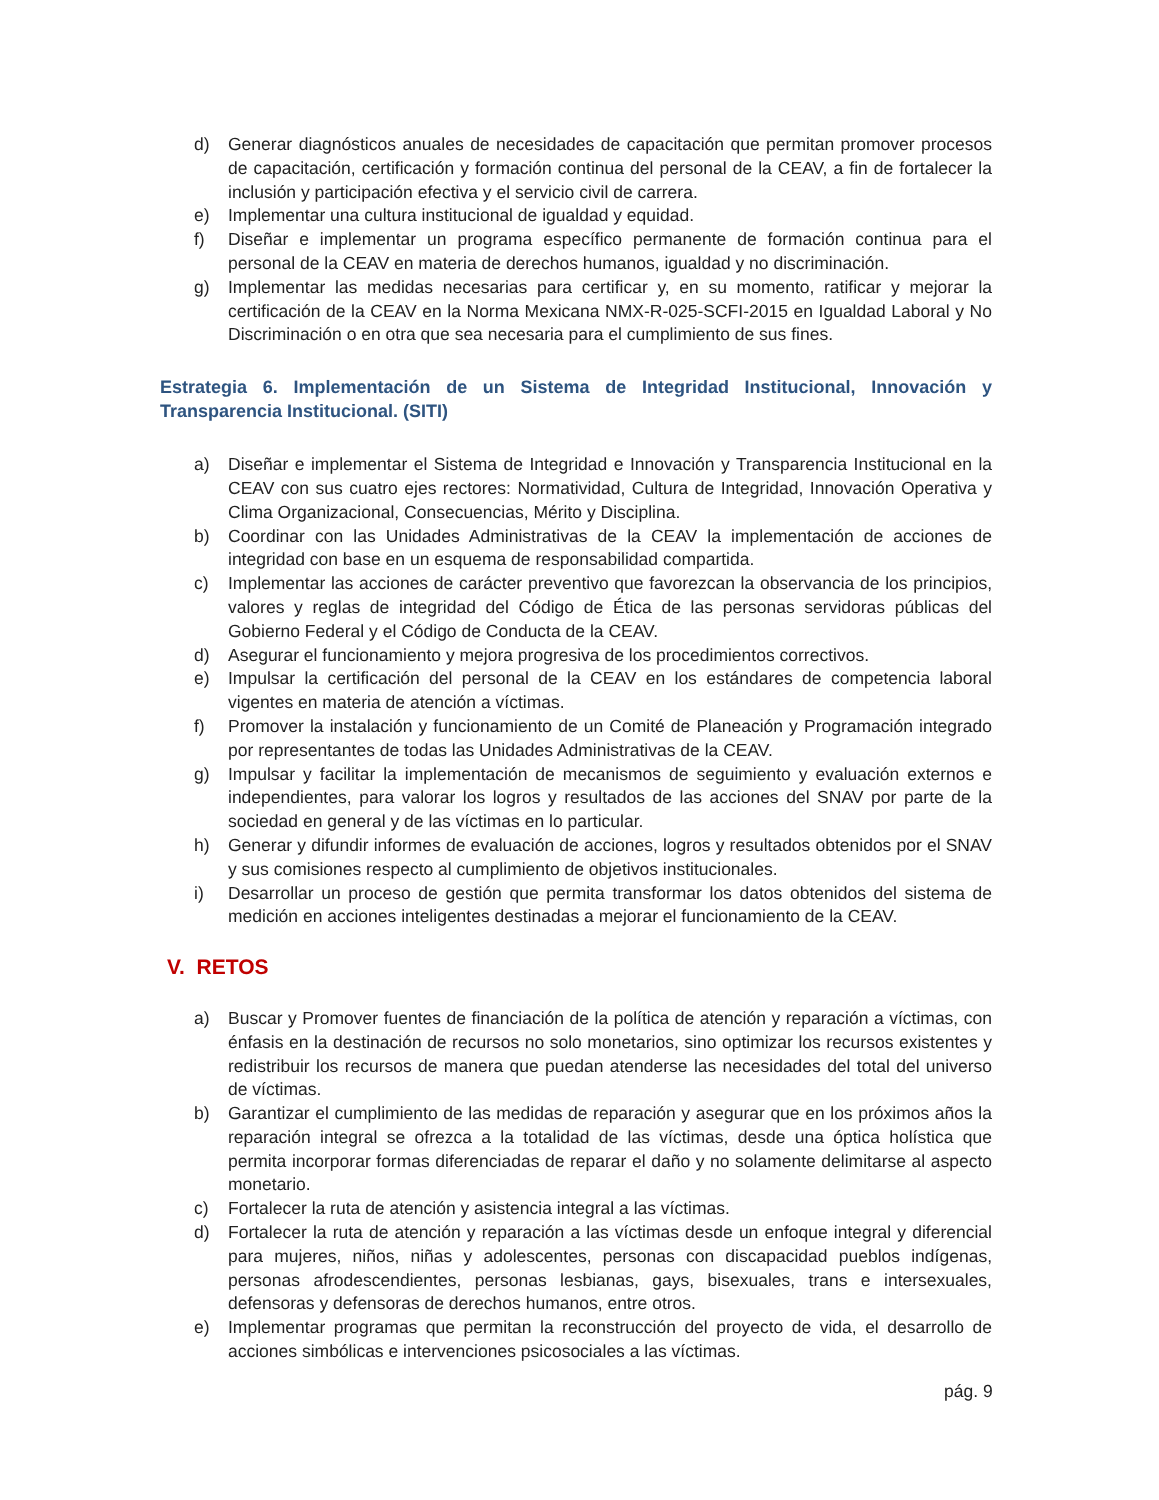d) Generar diagnósticos anuales de necesidades de capacitación que permitan promover procesos de capacitación, certificación y formación continua del personal de la CEAV, a fin de fortalecer la inclusión y participación efectiva y el servicio civil de carrera.
e) Implementar una cultura institucional de igualdad y equidad.
f) Diseñar e implementar un programa específico permanente de formación continua para el personal de la CEAV en materia de derechos humanos, igualdad y no discriminación.
g) Implementar las medidas necesarias para certificar y, en su momento, ratificar y mejorar la certificación de la CEAV en la Norma Mexicana NMX-R-025-SCFI-2015 en Igualdad Laboral y No Discriminación o en otra que sea necesaria para el cumplimiento de sus fines.
Estrategia 6. Implementación de un Sistema de Integridad Institucional, Innovación y Transparencia Institucional. (SITI)
a) Diseñar e implementar el Sistema de Integridad e Innovación y Transparencia Institucional en la CEAV con sus cuatro ejes rectores: Normatividad, Cultura de Integridad, Innovación Operativa y Clima Organizacional, Consecuencias, Mérito y Disciplina.
b) Coordinar con las Unidades Administrativas de la CEAV la implementación de acciones de integridad con base en un esquema de responsabilidad compartida.
c) Implementar las acciones de carácter preventivo que favorezcan la observancia de los principios, valores y reglas de integridad del Código de Ética de las personas servidoras públicas del Gobierno Federal y el Código de Conducta de la CEAV.
d) Asegurar el funcionamiento y mejora progresiva de los procedimientos correctivos.
e) Impulsar la certificación del personal de la CEAV en los estándares de competencia laboral vigentes en materia de atención a víctimas.
f) Promover la instalación y funcionamiento de un Comité de Planeación y Programación integrado por representantes de todas las Unidades Administrativas de la CEAV.
g) Impulsar y facilitar la implementación de mecanismos de seguimiento y evaluación externos e independientes, para valorar los logros y resultados de las acciones del SNAV por parte de la sociedad en general y de las víctimas en lo particular.
h) Generar y difundir informes de evaluación de acciones, logros y resultados obtenidos por el SNAV y sus comisiones respecto al cumplimiento de objetivos institucionales.
i) Desarrollar un proceso de gestión que permita transformar los datos obtenidos del sistema de medición en acciones inteligentes destinadas a mejorar el funcionamiento de la CEAV.
V. RETOS
a) Buscar y Promover fuentes de financiación de la política de atención y reparación a víctimas, con énfasis en la destinación de recursos no solo monetarios, sino optimizar los recursos existentes y redistribuir los recursos de manera que puedan atenderse las necesidades del total del universo de víctimas.
b) Garantizar el cumplimiento de las medidas de reparación y asegurar que en los próximos años la reparación integral se ofrezca a la totalidad de las víctimas, desde una óptica holística que permita incorporar formas diferenciadas de reparar el daño y no solamente delimitarse al aspecto monetario.
c) Fortalecer la ruta de atención y asistencia integral a las víctimas.
d) Fortalecer la ruta de atención y reparación a las víctimas desde un enfoque integral y diferencial para mujeres, niños, niñas y adolescentes, personas con discapacidad pueblos indígenas, personas afrodescendientes, personas lesbianas, gays, bisexuales, trans e intersexuales, defensoras y defensoras de derechos humanos, entre otros.
e) Implementar programas que permitan la reconstrucción del proyecto de vida, el desarrollo de acciones simbólicas e intervenciones psicosociales a las víctimas.
pág. 9